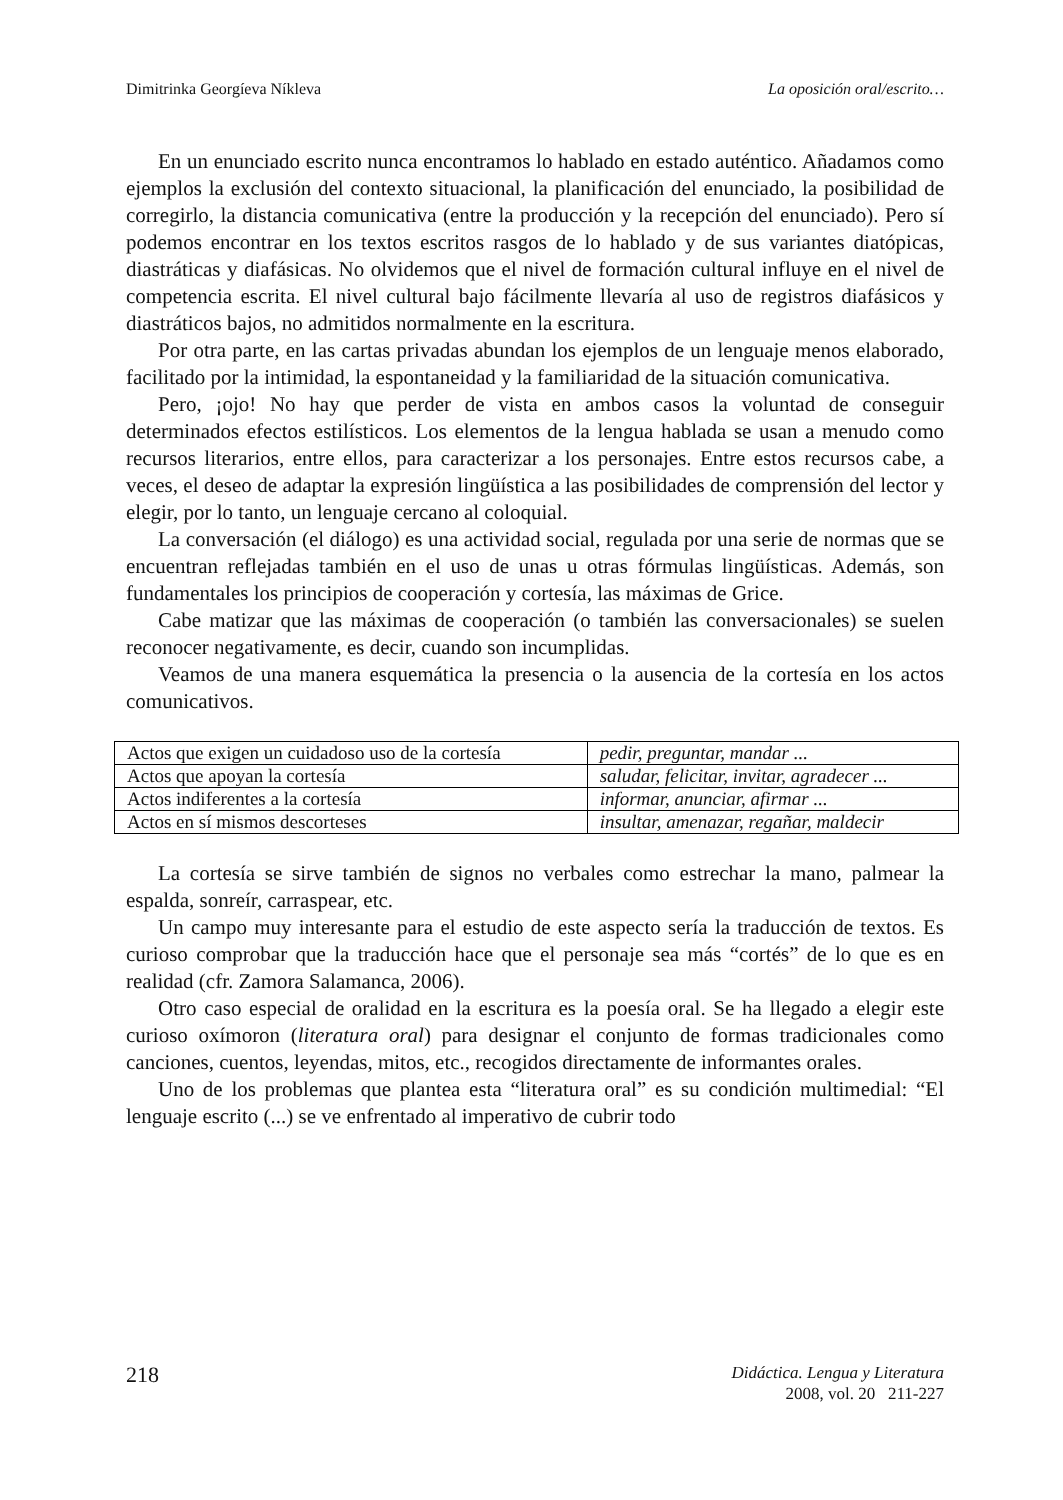Dimitrinka Georgíeva Níkleva La oposición oral/escrito…
En un enunciado escrito nunca encontramos lo hablado en estado auténtico. Añadamos como ejemplos la exclusión del contexto situacional, la planificación del enunciado, la posibilidad de corregirlo, la distancia comunicativa (entre la producción y la recepción del enunciado). Pero sí podemos encontrar en los textos escritos rasgos de lo hablado y de sus variantes diatópicas, diastráticas y diafásicas. No olvidemos que el nivel de formación cultural influye en el nivel de competencia escrita. El nivel cultural bajo fácilmente llevaría al uso de registros diafásicos y diastráticos bajos, no admitidos normalmente en la escritura.
Por otra parte, en las cartas privadas abundan los ejemplos de un lenguaje menos elaborado, facilitado por la intimidad, la espontaneidad y la familiaridad de la situación comunicativa.
Pero, ¡ojo! No hay que perder de vista en ambos casos la voluntad de conseguir determinados efectos estilísticos. Los elementos de la lengua hablada se usan a menudo como recursos literarios, entre ellos, para caracterizar a los personajes. Entre estos recursos cabe, a veces, el deseo de adaptar la expresión lingüística a las posibilidades de comprensión del lector y elegir, por lo tanto, un lenguaje cercano al coloquial.
La conversación (el diálogo) es una actividad social, regulada por una serie de normas que se encuentran reflejadas también en el uso de unas u otras fórmulas lingüísticas. Además, son fundamentales los principios de cooperación y cortesía, las máximas de Grice.
Cabe matizar que las máximas de cooperación (o también las conversacionales) se suelen reconocer negativamente, es decir, cuando son incumplidas.
Veamos de una manera esquemática la presencia o la ausencia de la cortesía en los actos comunicativos.
| Actos que exigen un cuidadoso uso de la cortesía | pedir, preguntar, mandar ... |
| Actos que apoyan la cortesía | saludar, felicitar, invitar, agradecer ... |
| Actos indiferentes a la cortesía | informar, anunciar, afirmar ... |
| Actos en sí mismos descorteses | insultar, amenazar, regañar, maldecir |
La cortesía se sirve también de signos no verbales como estrechar la mano, palmear la espalda, sonreír, carraspear, etc.
Un campo muy interesante para el estudio de este aspecto sería la traducción de textos. Es curioso comprobar que la traducción hace que el personaje sea más “cortés” de lo que es en realidad (cfr. Zamora Salamanca, 2006).
Otro caso especial de oralidad en la escritura es la poesía oral. Se ha llegado a elegir este curioso oxímoron (literatura oral) para designar el conjunto de formas tradicionales como canciones, cuentos, leyendas, mitos, etc., recogidos directamente de informantes orales.
Uno de los problemas que plantea esta “literatura oral” es su condición multimedial: “El lenguaje escrito (...) se ve enfrentado al imperativo de cubrir todo
218
Didáctica. Lengua y Literatura
2008, vol. 20 211-227